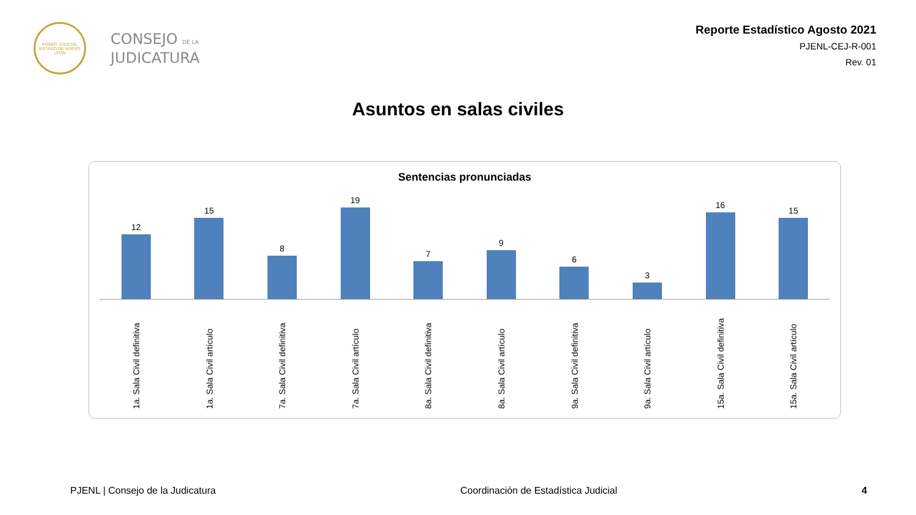PODER JUDICIAL
ESTADO DE NUEVO LEÓN
CONSEJO DE LA
JUDICATURA
Reporte Estadístico Agosto 2021
PJENL-CEJ-R-001
Rev. 01
Asuntos en salas civiles
Sentencias pronunciadas
12 15 8 19 7 9 6 3 16 15
1a. Sala Civil definitiva
1a. Sala Civil artículo
7a. Sala Civil definitiva
7a. Sala Civil artículo
8a. Sala Civil definitiva
8a. Sala Civil artículo
9a. Sala Civil definitiva
9a. Sala Civil artículo
15a. Sala Civil definitiva
15a. Sala Civil artículo
PJENL | Consejo de la Judicatura Coordinación de Estadística Judicial 4